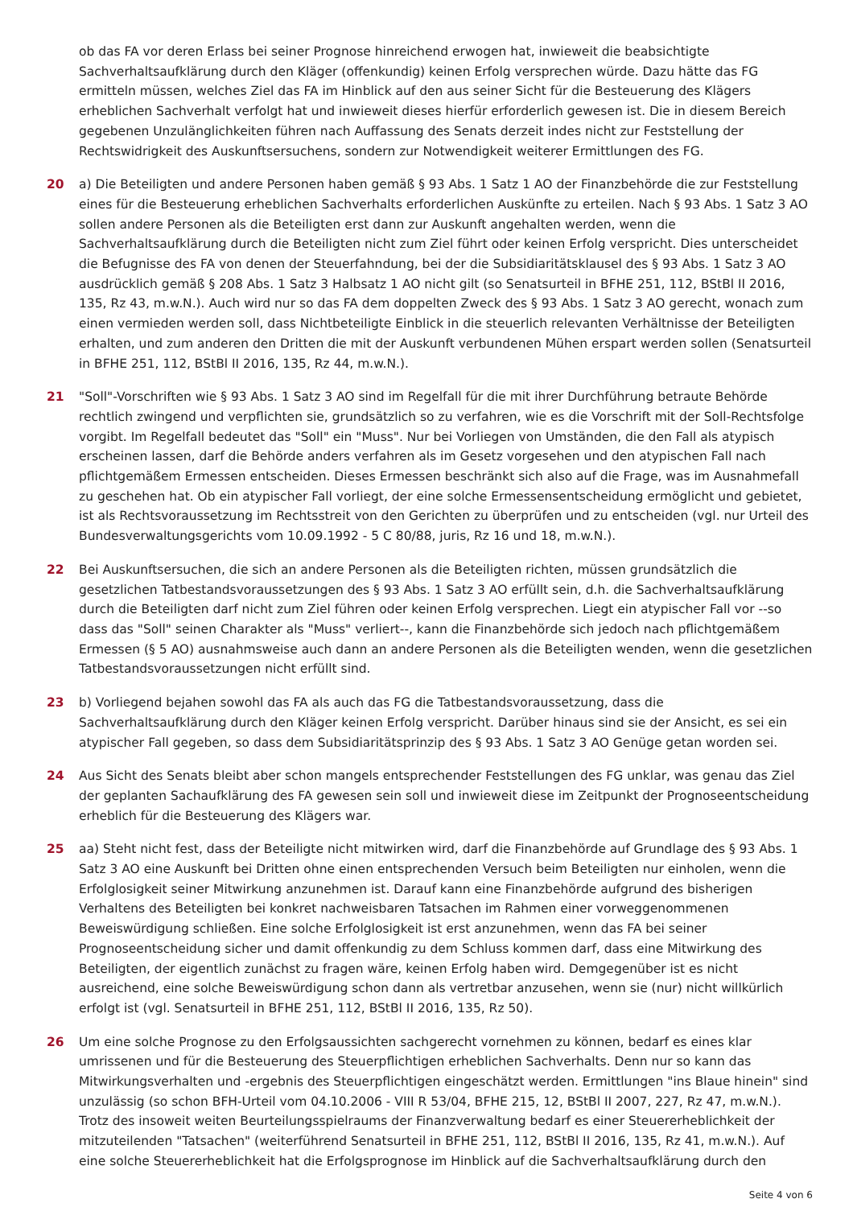ob das FA vor deren Erlass bei seiner Prognose hinreichend erwogen hat, inwieweit die beabsichtigte Sachverhaltsaufklärung durch den Kläger (offenkundig) keinen Erfolg versprechen würde. Dazu hätte das FG ermitteln müssen, welches Ziel das FA im Hinblick auf den aus seiner Sicht für die Besteuerung des Klägers erheblichen Sachverhalt verfolgt hat und inwieweit dieses hierfür erforderlich gewesen ist. Die in diesem Bereich gegebenen Unzulänglichkeiten führen nach Auffassung des Senats derzeit indes nicht zur Feststellung der Rechtswidrigkeit des Auskunftsersuchens, sondern zur Notwendigkeit weiterer Ermittlungen des FG.
20 a) Die Beteiligten und andere Personen haben gemäß § 93 Abs. 1 Satz 1 AO der Finanzbehörde die zur Feststellung eines für die Besteuerung erheblichen Sachverhalts erforderlichen Auskünfte zu erteilen. Nach § 93 Abs. 1 Satz 3 AO sollen andere Personen als die Beteiligten erst dann zur Auskunft angehalten werden, wenn die Sachverhaltsaufklärung durch die Beteiligten nicht zum Ziel führt oder keinen Erfolg verspricht. Dies unterscheidet die Befugnisse des FA von denen der Steuerfahndung, bei der die Subsidiaritätsklausel des § 93 Abs. 1 Satz 3 AO ausdrücklich gemäß § 208 Abs. 1 Satz 3 Halbsatz 1 AO nicht gilt (so Senatsurteil in BFHE 251, 112, BStBl II 2016, 135, Rz 43, m.w.N.). Auch wird nur so das FA dem doppelten Zweck des § 93 Abs. 1 Satz 3 AO gerecht, wonach zum einen vermieden werden soll, dass Nichtbeteiligte Einblick in die steuerlich relevanten Verhältnisse der Beteiligten erhalten, und zum anderen den Dritten die mit der Auskunft verbundenen Mühen erspart werden sollen (Senatsurteil in BFHE 251, 112, BStBl II 2016, 135, Rz 44, m.w.N.).
21 "Soll"-Vorschriften wie § 93 Abs. 1 Satz 3 AO sind im Regelfall für die mit ihrer Durchführung betraute Behörde rechtlich zwingend und verpflichten sie, grundsätzlich so zu verfahren, wie es die Vorschrift mit der Soll-Rechtsfolge vorgibt. Im Regelfall bedeutet das "Soll" ein "Muss". Nur bei Vorliegen von Umständen, die den Fall als atypisch erscheinen lassen, darf die Behörde anders verfahren als im Gesetz vorgesehen und den atypischen Fall nach pflichtgemäßem Ermessen entscheiden. Dieses Ermessen beschränkt sich also auf die Frage, was im Ausnahmefall zu geschehen hat. Ob ein atypischer Fall vorliegt, der eine solche Ermessensentscheidung ermöglicht und gebietet, ist als Rechtsvoraussetzung im Rechtsstreit von den Gerichten zu überprüfen und zu entscheiden (vgl. nur Urteil des Bundesverwaltungsgerichts vom 10.09.1992 - 5 C 80/88, juris, Rz 16 und 18, m.w.N.).
22 Bei Auskunftsersuchen, die sich an andere Personen als die Beteiligten richten, müssen grundsätzlich die gesetzlichen Tatbestandsvoraussetzungen des § 93 Abs. 1 Satz 3 AO erfüllt sein, d.h. die Sachverhaltsaufklärung durch die Beteiligten darf nicht zum Ziel führen oder keinen Erfolg versprechen. Liegt ein atypischer Fall vor --so dass das "Soll" seinen Charakter als "Muss" verliert--, kann die Finanzbehörde sich jedoch nach pflichtgemäßem Ermessen (§ 5 AO) ausnahmsweise auch dann an andere Personen als die Beteiligten wenden, wenn die gesetzlichen Tatbestandsvoraussetzungen nicht erfüllt sind.
23 b) Vorliegend bejahen sowohl das FA als auch das FG die Tatbestandsvoraussetzung, dass die Sachverhaltsaufklärung durch den Kläger keinen Erfolg verspricht. Darüber hinaus sind sie der Ansicht, es sei ein atypischer Fall gegeben, so dass dem Subsidiaritätsprinzip des § 93 Abs. 1 Satz 3 AO Genüge getan worden sei.
24 Aus Sicht des Senats bleibt aber schon mangels entsprechender Feststellungen des FG unklar, was genau das Ziel der geplanten Sachaufklärung des FA gewesen sein soll und inwieweit diese im Zeitpunkt der Prognoseentscheidung erheblich für die Besteuerung des Klägers war.
25 aa) Steht nicht fest, dass der Beteiligte nicht mitwirken wird, darf die Finanzbehörde auf Grundlage des § 93 Abs. 1 Satz 3 AO eine Auskunft bei Dritten ohne einen entsprechenden Versuch beim Beteiligten nur einholen, wenn die Erfolglosigkeit seiner Mitwirkung anzunehmen ist. Darauf kann eine Finanzbehörde aufgrund des bisherigen Verhaltens des Beteiligten bei konkret nachweisbaren Tatsachen im Rahmen einer vorweggenommenen Beweiswürdigung schließen. Eine solche Erfolglosigkeit ist erst anzunehmen, wenn das FA bei seiner Prognoseentscheidung sicher und damit offenkundig zu dem Schluss kommen darf, dass eine Mitwirkung des Beteiligten, der eigentlich zunächst zu fragen wäre, keinen Erfolg haben wird. Demgegenüber ist es nicht ausreichend, eine solche Beweiswürdigung schon dann als vertretbar anzusehen, wenn sie (nur) nicht willkürlich erfolgt ist (vgl. Senatsurteil in BFHE 251, 112, BStBl II 2016, 135, Rz 50).
26 Um eine solche Prognose zu den Erfolgsaussichten sachgerecht vornehmen zu können, bedarf es eines klar umrissenen und für die Besteuerung des Steuerpflichtigen erheblichen Sachverhalts. Denn nur so kann das Mitwirkungsverhalten und -ergebnis des Steuerpflichtigen eingeschätzt werden. Ermittlungen "ins Blaue hinein" sind unzulässig (so schon BFH-Urteil vom 04.10.2006 - VIII R 53/04, BFHE 215, 12, BStBl II 2007, 227, Rz 47, m.w.N.). Trotz des insoweit weiten Beurteilungsspielraums der Finanzverwaltung bedarf es einer Steuererheblichkeit der mitzuteilenden "Tatsachen" (weiterführend Senatsurteil in BFHE 251, 112, BStBl II 2016, 135, Rz 41, m.w.N.). Auf eine solche Steuererheblichkeit hat die Erfolgsprognose im Hinblick auf die Sachverhaltsaufklärung durch den
Seite 4 von 6